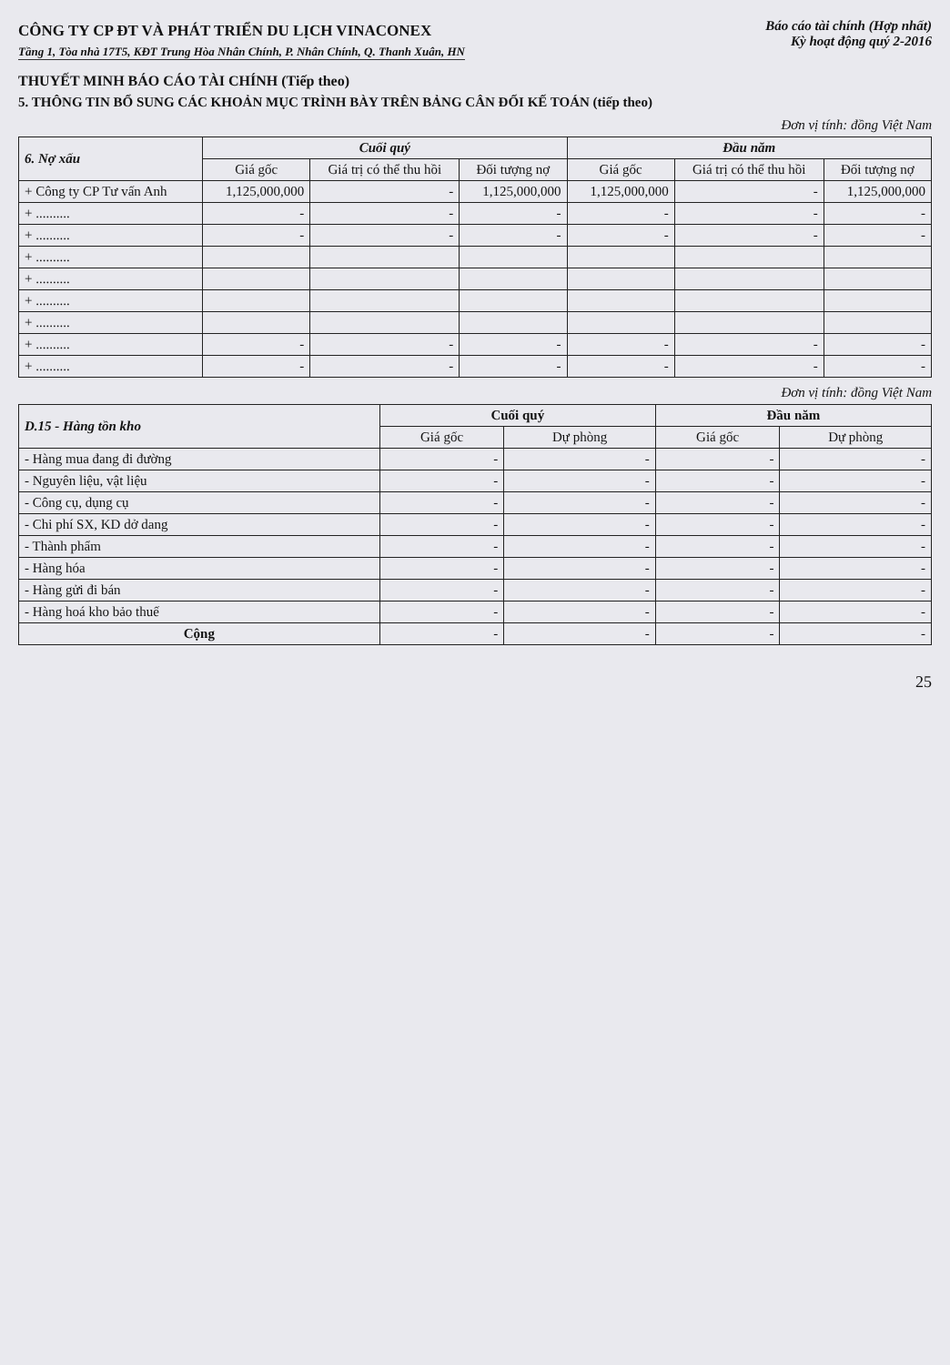CÔNG TY CP ĐT VÀ PHÁT TRIỂN DU LỊCH VINACONEX
Tầng 1, Tòa nhà 17T5, KĐT Trung Hòa Nhân Chính, P. Nhân Chính, Q. Thanh Xuân, HN
Báo cáo tài chính (Hợp nhất)
Kỳ hoạt động quý 2-2016
THUYẾT MINH BÁO CÁO TÀI CHÍNH (Tiếp theo)
5. THÔNG TIN BỔ SUNG CÁC KHOẢN MỤC TRÌNH BÀY TRÊN BẢNG CÂN ĐỐI KẾ TOÁN (tiếp theo)
Đơn vị tính: đồng Việt Nam
| 6. Nợ xấu | Cuối quý | | | Đầu năm | | |
| --- | --- | --- | --- | --- | --- | --- |
| | Giá gốc | Giá trị có thể thu hồi | Đối tượng nợ | Giá gốc | Giá trị có thể thu hồi | Đối tượng nợ |
| + Công ty CP Tư vấn Anh | 1,125,000,000 | - | 1,125,000,000 | 1,125,000,000 | - | 1,125,000,000 |
| + .......... | - | - | - | - | - | - |
| + .......... | - | - | - | - | - | - |
| + .......... | | | | | | |
| + .......... | | | | | | |
| + .......... | | | | | | |
| + .......... | | | | | | |
| + .......... | - | - | - | - | - | - |
| + .......... | - | - | - | - | - | - |
Đơn vị tính: đồng Việt Nam
| D.15 - Hàng tồn kho | Cuối quý | | Đầu năm | |
| --- | --- | --- | --- | --- |
| | Giá gốc | Dự phòng | Giá gốc | Dự phòng |
| - Hàng mua đang đi đường | - | - | - | - |
| - Nguyên liệu, vật liệu | - | - | - | - |
| - Công cụ, dụng cụ | - | - | - | - |
| - Chi phí SX, KD dở dang | - | - | - | - |
| - Thành phẩm | - | - | - | - |
| - Hàng hóa | - | - | - | - |
| - Hàng gửi đi bán | - | - | - | - |
| - Hàng hoá kho bảo thuế | - | - | - | - |
| Cộng | - | - | - | - |
25